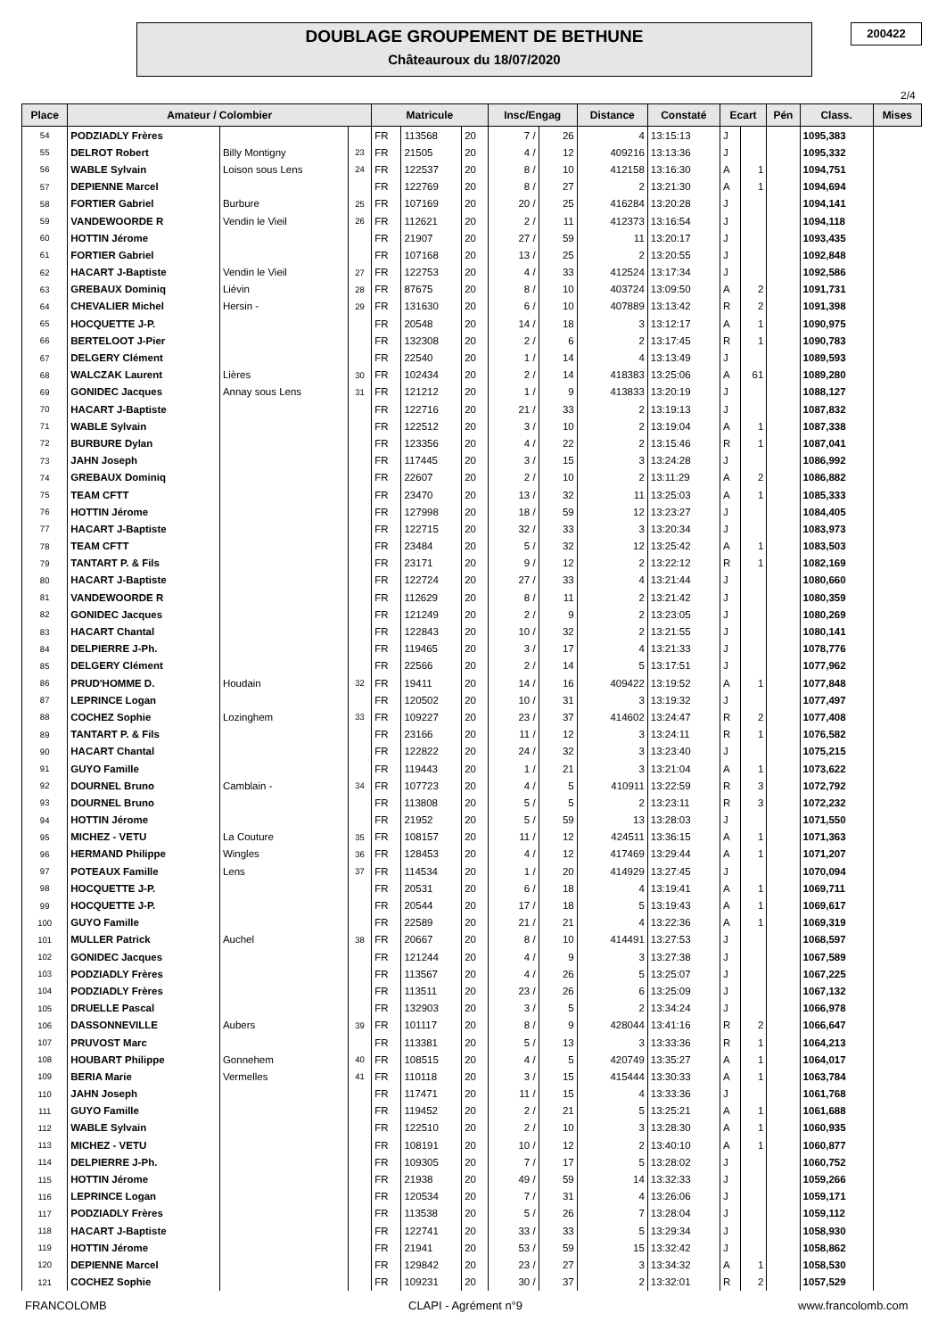DOUBLAGE GROUPEMENT DE BETHUNE
Châteauroux du 18/07/2020
200422
2/4
| Place | Amateur / Colombier | | | Matricule | | | Insc/Engag | | Distance | Constaté | Ecart | | Pén | Class. | Mises |
| --- | --- | --- | --- | --- | --- | --- | --- | --- | --- | --- | --- | --- | --- | --- | --- |
| 54 | PODZIADLY Frères | | | FR | 113568 | 20 | 7 / | 26 | 4 | 13:15:13 | J | | | 1095,383 | |
| 55 | DELROT Robert | Billy Montigny | 23 | FR | 21505 | 20 | 4 / | 12 | 409216 | 13:13:36 | J | | | 1095,332 | |
| 56 | WABLE Sylvain | Loison sous Lens | 24 | FR | 122537 | 20 | 8 / | 10 | 412158 | 13:16:30 | A | 1 | | 1094,751 | |
| 57 | DEPIENNE Marcel | | | FR | 122769 | 20 | 8 / | 27 | 2 | 13:21:30 | A | 1 | | 1094,694 | |
| 58 | FORTIER Gabriel | Burbure | 25 | FR | 107169 | 20 | 20 / | 25 | 416284 | 13:20:28 | J | | | 1094,141 | |
| 59 | VANDEWOORDE R | Vendin le Vieil | 26 | FR | 112621 | 20 | 2 / | 11 | 412373 | 13:16:54 | J | | | 1094,118 | |
| 60 | HOTTIN Jérome | | | FR | 21907 | 20 | 27 / | 59 | 11 | 13:20:17 | J | | | 1093,435 | |
| 61 | FORTIER Gabriel | | | FR | 107168 | 20 | 13 / | 25 | 2 | 13:20:55 | J | | | 1092,848 | |
| 62 | HACART J-Baptiste | Vendin le Vieil | 27 | FR | 122753 | 20 | 4 / | 33 | 412524 | 13:17:34 | J | | | 1092,586 | |
| 63 | GREBAUX Dominiq | Liévin | 28 | FR | 87675 | 20 | 8 / | 10 | 403724 | 13:09:50 | A | 2 | | 1091,731 | |
| 64 | CHEVALIER Michel | Hersin - | 29 | FR | 131630 | 20 | 6 / | 10 | 407889 | 13:13:42 | R | 2 | | 1091,398 | |
| 65 | HOCQUETTE J-P. | | | FR | 20548 | 20 | 14 / | 18 | 3 | 13:12:17 | A | 1 | | 1090,975 | |
| 66 | BERTELOOT J-Pier | | | FR | 132308 | 20 | 2 / | 6 | 2 | 13:17:45 | R | 1 | | 1090,783 | |
| 67 | DELGERY Clément | | | FR | 22540 | 20 | 1 / | 14 | 4 | 13:13:49 | J | | | 1089,593 | |
| 68 | WALCZAK Laurent | Lières | 30 | FR | 102434 | 20 | 2 / | 14 | 418383 | 13:25:06 | A | 61 | | 1089,280 | |
| 69 | GONIDEC Jacques | Annay sous Lens | 31 | FR | 121212 | 20 | 1 / | 9 | 413833 | 13:20:19 | J | | | 1088,127 | |
| 70 | HACART J-Baptiste | | | FR | 122716 | 20 | 21 / | 33 | 2 | 13:19:13 | J | | | 1087,832 | |
| 71 | WABLE Sylvain | | | FR | 122512 | 20 | 3 / | 10 | 2 | 13:19:04 | A | 1 | | 1087,338 | |
| 72 | BURBURE Dylan | | | FR | 123356 | 20 | 4 / | 22 | 2 | 13:15:46 | R | 1 | | 1087,041 | |
| 73 | JAHN Joseph | | | FR | 117445 | 20 | 3 / | 15 | 3 | 13:24:28 | J | | | 1086,992 | |
| 74 | GREBAUX Dominiq | | | FR | 22607 | 20 | 2 / | 10 | 2 | 13:11:29 | A | 2 | | 1086,882 | |
| 75 | TEAM CFTT | | | FR | 23470 | 20 | 13 / | 32 | 11 | 13:25:03 | A | 1 | | 1085,333 | |
| 76 | HOTTIN Jérome | | | FR | 127998 | 20 | 18 / | 59 | 12 | 13:23:27 | J | | | 1084,405 | |
| 77 | HACART J-Baptiste | | | FR | 122715 | 20 | 32 / | 33 | 3 | 13:20:34 | J | | | 1083,973 | |
| 78 | TEAM CFTT | | | FR | 23484 | 20 | 5 / | 32 | 12 | 13:25:42 | A | 1 | | 1083,503 | |
| 79 | TANTART P. & Fils | | | FR | 23171 | 20 | 9 / | 12 | 2 | 13:22:12 | R | 1 | | 1082,169 | |
| 80 | HACART J-Baptiste | | | FR | 122724 | 20 | 27 / | 33 | 4 | 13:21:44 | J | | | 1080,660 | |
| 81 | VANDEWOORDE R | | | FR | 112629 | 20 | 8 / | 11 | 2 | 13:21:42 | J | | | 1080,359 | |
| 82 | GONIDEC Jacques | | | FR | 121249 | 20 | 2 / | 9 | 2 | 13:23:05 | J | | | 1080,269 | |
| 83 | HACART Chantal | | | FR | 122843 | 20 | 10 / | 32 | 2 | 13:21:55 | J | | | 1080,141 | |
| 84 | DELPIERRE J-Ph. | | | FR | 119465 | 20 | 3 / | 17 | 4 | 13:21:33 | J | | | 1078,776 | |
| 85 | DELGERY Clément | | | FR | 22566 | 20 | 2 / | 14 | 5 | 13:17:51 | J | | | 1077,962 | |
| 86 | PRUD'HOMME D. | Houdain | 32 | FR | 19411 | 20 | 14 / | 16 | 409422 | 13:19:52 | A | 1 | | 1077,848 | |
| 87 | LEPRINCE Logan | | | FR | 120502 | 20 | 10 / | 31 | 3 | 13:19:32 | J | | | 1077,497 | |
| 88 | COCHEZ Sophie | Lozinghem | 33 | FR | 109227 | 20 | 23 / | 37 | 414602 | 13:24:47 | R | 2 | | 1077,408 | |
| 89 | TANTART P. & Fils | | | FR | 23166 | 20 | 11 / | 12 | 3 | 13:24:11 | R | 1 | | 1076,582 | |
| 90 | HACART Chantal | | | FR | 122822 | 20 | 24 / | 32 | 3 | 13:23:40 | J | | | 1075,215 | |
| 91 | GUYO Famille | | | FR | 119443 | 20 | 1 / | 21 | 3 | 13:21:04 | A | 1 | | 1073,622 | |
| 92 | DOURNEL Bruno | Camblain - | 34 | FR | 107723 | 20 | 4 / | 5 | 410911 | 13:22:59 | R | 3 | | 1072,792 | |
| 93 | DOURNEL Bruno | | | FR | 113808 | 20 | 5 / | 5 | 2 | 13:23:11 | R | 3 | | 1072,232 | |
| 94 | HOTTIN Jérome | | | FR | 21952 | 20 | 5 / | 59 | 13 | 13:28:03 | J | | | 1071,550 | |
| 95 | MICHEZ - VETU | La Couture | 35 | FR | 108157 | 20 | 11 / | 12 | 424511 | 13:36:15 | A | 1 | | 1071,363 | |
| 96 | HERMAND Philippe | Wingles | 36 | FR | 128453 | 20 | 4 / | 12 | 417469 | 13:29:44 | A | 1 | | 1071,207 | |
| 97 | POTEAUX Famille | Lens | 37 | FR | 114534 | 20 | 1 / | 20 | 414929 | 13:27:45 | J | | | 1070,094 | |
| 98 | HOCQUETTE J-P. | | | FR | 20531 | 20 | 6 / | 18 | 4 | 13:19:41 | A | 1 | | 1069,711 | |
| 99 | HOCQUETTE J-P. | | | FR | 20544 | 20 | 17 / | 18 | 5 | 13:19:43 | A | 1 | | 1069,617 | |
| 100 | GUYO Famille | | | FR | 22589 | 20 | 21 / | 21 | 4 | 13:22:36 | A | 1 | | 1069,319 | |
| 101 | MULLER Patrick | Auchel | 38 | FR | 20667 | 20 | 8 / | 10 | 414491 | 13:27:53 | J | | | 1068,597 | |
| 102 | GONIDEC Jacques | | | FR | 121244 | 20 | 4 / | 9 | 3 | 13:27:38 | J | | | 1067,589 | |
| 103 | PODZIADLY Frères | | | FR | 113567 | 20 | 4 / | 26 | 5 | 13:25:07 | J | | | 1067,225 | |
| 104 | PODZIADLY Frères | | | FR | 113511 | 20 | 23 / | 26 | 6 | 13:25:09 | J | | | 1067,132 | |
| 105 | DRUELLE Pascal | | | FR | 132903 | 20 | 3 / | 5 | 2 | 13:34:24 | J | | | 1066,978 | |
| 106 | DASSONNEVILLE | Aubers | 39 | FR | 101117 | 20 | 8 / | 9 | 428044 | 13:41:16 | R | 2 | | 1066,647 | |
| 107 | PRUVOST Marc | | | FR | 113381 | 20 | 5 / | 13 | 3 | 13:33:36 | R | 1 | | 1064,213 | |
| 108 | HOUBART Philippe | Gonnehem | 40 | FR | 108515 | 20 | 4 / | 5 | 420749 | 13:35:27 | A | 1 | | 1064,017 | |
| 109 | BERIA Marie | Vermelles | 41 | FR | 110118 | 20 | 3 / | 15 | 415444 | 13:30:33 | A | 1 | | 1063,784 | |
| 110 | JAHN Joseph | | | FR | 117471 | 20 | 11 / | 15 | 4 | 13:33:36 | J | | | 1061,768 | |
| 111 | GUYO Famille | | | FR | 119452 | 20 | 2 / | 21 | 5 | 13:25:21 | A | 1 | | 1061,688 | |
| 112 | WABLE Sylvain | | | FR | 122510 | 20 | 2 / | 10 | 3 | 13:28:30 | A | 1 | | 1060,935 | |
| 113 | MICHEZ - VETU | | | FR | 108191 | 20 | 10 / | 12 | 2 | 13:40:10 | A | 1 | | 1060,877 | |
| 114 | DELPIERRE J-Ph. | | | FR | 109305 | 20 | 7 / | 17 | 5 | 13:28:02 | J | | | 1060,752 | |
| 115 | HOTTIN Jérome | | | FR | 21938 | 20 | 49 / | 59 | 14 | 13:32:33 | J | | | 1059,266 | |
| 116 | LEPRINCE Logan | | | FR | 120534 | 20 | 7 / | 31 | 4 | 13:26:06 | J | | | 1059,171 | |
| 117 | PODZIADLY Frères | | | FR | 113538 | 20 | 5 / | 26 | 7 | 13:28:04 | J | | | 1059,112 | |
| 118 | HACART J-Baptiste | | | FR | 122741 | 20 | 33 / | 33 | 5 | 13:29:34 | J | | | 1058,930 | |
| 119 | HOTTIN Jérome | | | FR | 21941 | 20 | 53 / | 59 | 15 | 13:32:42 | J | | | 1058,862 | |
| 120 | DEPIENNE Marcel | | | FR | 129842 | 20 | 23 / | 27 | 3 | 13:34:32 | A | 1 | | 1058,530 | |
| 121 | COCHEZ Sophie | | | FR | 109231 | 20 | 30 / | 37 | 2 | 13:32:01 | R | 2 | | 1057,529 | |
FRANCOLOMB CLAPI - Agrément n°9 www.francolomb.com